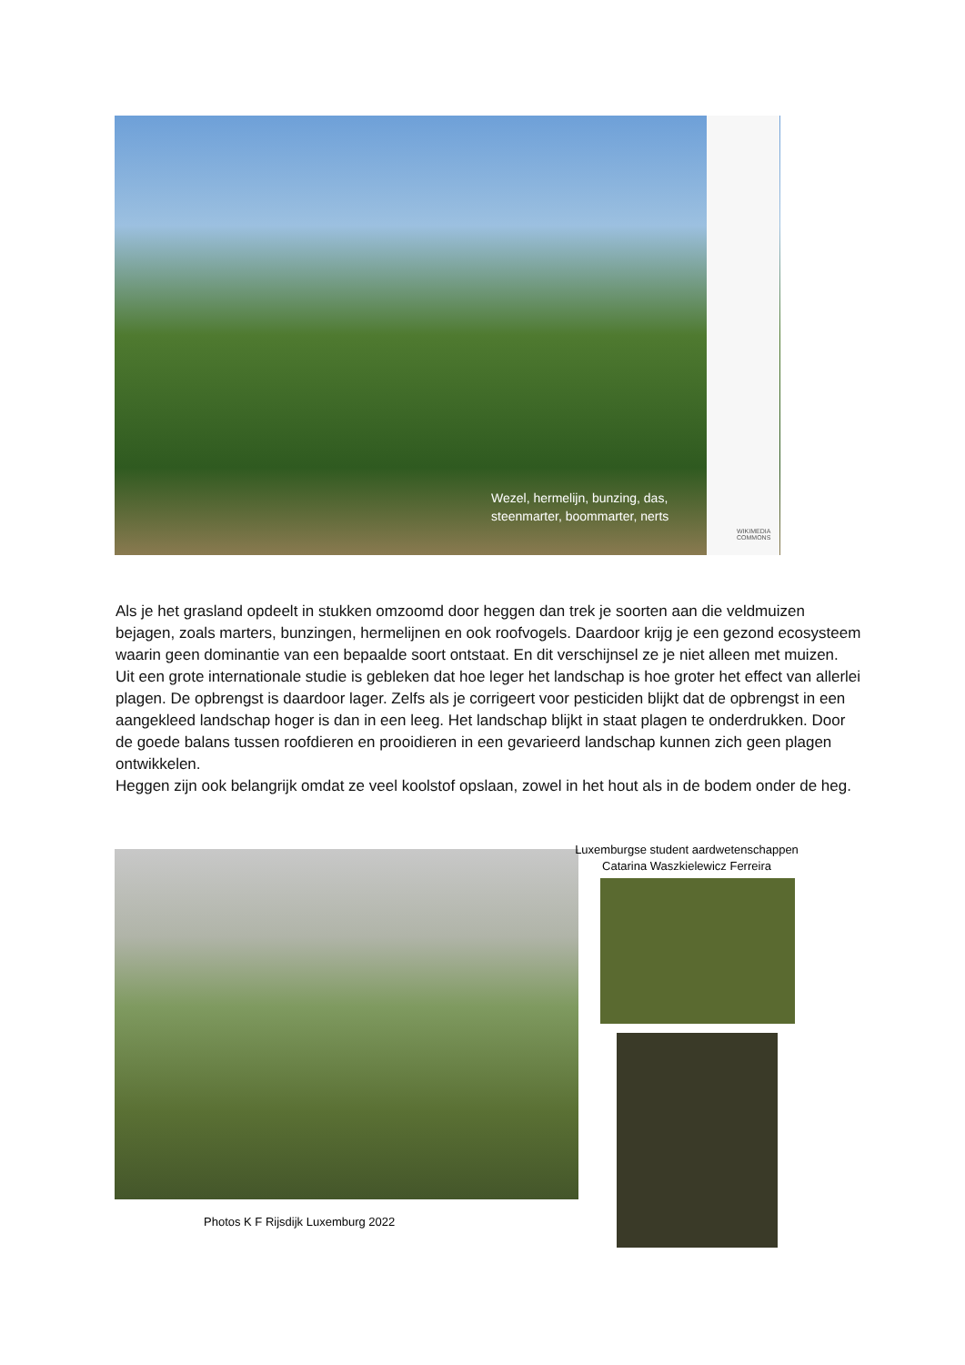Wezel, hermelijn, bunzing, das,
steenmarter, boommarter, nerts
WIKIMEDIA
COMMONS
Als je het grasland opdeelt in stukken omzoomd door heggen dan trek je soorten aan die veldmuizen bejagen, zoals marters, bunzingen, hermelijnen en ook roofvogels. Daardoor krijg je een gezond ecosysteem waarin geen dominantie van een bepaalde soort ontstaat. En dit verschijnsel ze je niet alleen met muizen. Uit een grote internationale studie is gebleken dat hoe leger het landschap is hoe groter het effect van allerlei plagen. De opbrengst is daardoor lager. Zelfs als je corrigeert voor pesticiden blijkt dat de opbrengst in een aangekleed landschap hoger is dan in een leeg. Het landschap blijkt in staat plagen te onderdrukken. Door de goede balans tussen roofdieren en prooidieren in een gevarieerd landschap kunnen zich geen plagen ontwikkelen.
Heggen zijn ook belangrijk omdat ze veel koolstof opslaan, zowel in het hout als in de bodem onder de heg.
Luxemburgse student aardwetenschappen
Catarina Waszkielewicz Ferreira
Photos K F Rijsdijk Luxemburg 2022